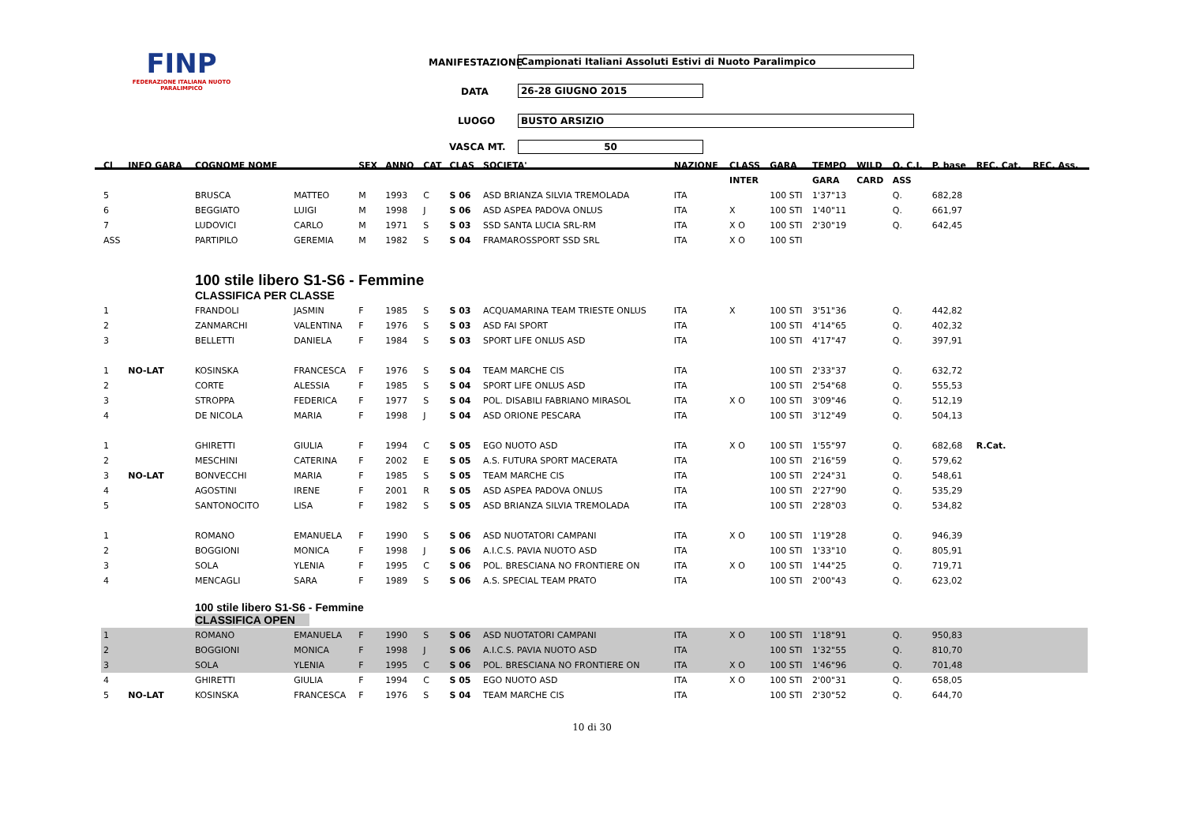FINP
FEDERAZIONE ITALIANA NUOTO PARALIMPICO
MANIFESTAZIONE Campionati Italiani Assoluti Estivi di Nuoto Paralimpico
DATA 26-28 GIUGNO 2015
LUOGO BUSTO ARSIZIO
VASCA MT. 50
| Cl | INFO GARA | COGNOME NOME | | SEX | ANNO | CAT | CLAS | SOCIETA' | NAZIONE | CLASS | GARA | TEMPO | WILD | Q. C.I. | P. base | REC. Cat. | REC. Ass. |
| --- | --- | --- | --- | --- | --- | --- | --- | --- | --- | --- | --- | --- | --- | --- | --- | --- | --- |
| | | | | | | | | | | INTER | | GARA | CARD | ASS | | | |
| 5 | | BRUSCA | MATTEO | M | 1993 | C | S 06 | ASD BRIANZA SILVIA TREMOLADA | ITA | | 100 STI | 1'37"13 | | Q. | 682,28 | | |
| 6 | | BEGGIATO | LUIGI | M | 1998 | J | S 06 | ASD ASPEA PADOVA ONLUS | ITA | X | 100 STI | 1'40"11 | | Q. | 661,97 | | |
| 7 | | LUDOVICI | CARLO | M | 1971 | S | S 03 | SSD SANTA LUCIA SRL-RM | ITA | X O | 100 STI | 2'30"19 | | Q. | 642,45 | | |
| ASS | | PARTIPILO | GEREMIA | M | 1982 | S | S 04 | FRAMAROSSPORT SSD SRL | ITA | X O | 100 STI | | | | | | |
| | | 100 stile libero S1-S6 - Femmine CLASSIFICA PER CLASSE | | | | | | | | | | | | | | | |
| 1 | | FRANDOLI | JASMIN | F | 1985 | S | S 03 | ACQUAMARINA TEAM TRIESTE ONLUS | ITA | X | 100 STI | 3'51"36 | | Q. | 442,82 | | |
| 2 | | ZANMARCHI | VALENTINA | F | 1976 | S | S 03 | ASD FAI SPORT | ITA | | 100 STI | 4'14"65 | | Q. | 402,32 | | |
| 3 | | BELLETTI | DANIELA | F | 1984 | S | S 03 | SPORT LIFE ONLUS ASD | ITA | | 100 STI | 4'17"47 | | Q. | 397,91 | | |
| 1 | NO-LAT | KOSINSKA | FRANCESCA | F | 1976 | S | S 04 | TEAM MARCHE CIS | ITA | | 100 STI | 2'33"37 | | Q. | 632,72 | | |
| 2 | | CORTE | ALESSIA | F | 1985 | S | S 04 | SPORT LIFE ONLUS ASD | ITA | | 100 STI | 2'54"68 | | Q. | 555,53 | | |
| 3 | | STROPPA | FEDERICA | F | 1977 | S | S 04 | POL. DISABILI FABRIANO MIRASOL | ITA | X O | 100 STI | 3'09"46 | | Q. | 512,19 | | |
| 4 | | DE NICOLA | MARIA | F | 1998 | J | S 04 | ASD ORIONE PESCARA | ITA | | 100 STI | 3'12"49 | | Q. | 504,13 | | |
| 1 | | GHIRETTI | GIULIA | F | 1994 | C | S 05 | EGO NUOTO ASD | ITA | X O | 100 STI | 1'55"97 | | Q. | 682,68 | R.Cat. | |
| 2 | | MESCHINI | CATERINA | F | 2002 | E | S 05 | A.S. FUTURA SPORT MACERATA | ITA | | 100 STI | 2'16"59 | | Q. | 579,62 | | |
| 3 | NO-LAT | BONVECCHI | MARIA | F | 1985 | S | S 05 | TEAM MARCHE CIS | ITA | | 100 STI | 2'24"31 | | Q. | 548,61 | | |
| 4 | | AGOSTINI | IRENE | F | 2001 | R | S 05 | ASD ASPEA PADOVA ONLUS | ITA | | 100 STI | 2'27"90 | | Q. | 535,29 | | |
| 5 | | SANTONOCITO | LISA | F | 1982 | S | S 05 | ASD BRIANZA SILVIA TREMOLADA | ITA | | 100 STI | 2'28"03 | | Q. | 534,82 | | |
| 1 | | ROMANO | EMANUELA | F | 1990 | S | S 06 | ASD NUOTATORI CAMPANI | ITA | X O | 100 STI | 1'19"28 | | Q. | 946,39 | | |
| 2 | | BOGGIONI | MONICA | F | 1998 | J | S 06 | A.I.C.S. PAVIA NUOTO ASD | ITA | | 100 STI | 1'33"10 | | Q. | 805,91 | | |
| 3 | | SOLA | YLENIA | F | 1995 | C | S 06 | POL. BRESCIANA NO FRONTIERE ON | ITA | X O | 100 STI | 1'44"25 | | Q. | 719,71 | | |
| 4 | | MENCAGLI | SARA | F | 1989 | S | S 06 | A.S. SPECIAL TEAM PRATO | ITA | | 100 STI | 2'00"43 | | Q. | 623,02 | | |
| | | 100 stile libero S1-S6 - Femmine CLASSIFICA OPEN | | | | | | | | | | | | | | | |
| 1 | | ROMANO | EMANUELA | F | 1990 | S | S 06 | ASD NUOTATORI CAMPANI | ITA | X O | 100 STI | 1'18"91 | | Q. | 950,83 | | |
| 2 | | BOGGIONI | MONICA | F | 1998 | J | S 06 | A.I.C.S. PAVIA NUOTO ASD | ITA | | 100 STI | 1'32"55 | | Q. | 810,70 | | |
| 3 | | SOLA | YLENIA | F | 1995 | C | S 06 | POL. BRESCIANA NO FRONTIERE ON | ITA | X O | 100 STI | 1'46"96 | | Q. | 701,48 | | |
| 4 | | GHIRETTI | GIULIA | F | 1994 | C | S 05 | EGO NUOTO ASD | ITA | X O | 100 STI | 2'00"31 | | Q. | 658,05 | | |
| 5 | NO-LAT | KOSINSKA | FRANCESCA | F | 1976 | S | S 04 | TEAM MARCHE CIS | ITA | | 100 STI | 2'30"52 | | Q. | 644,70 | | |
10 di 30